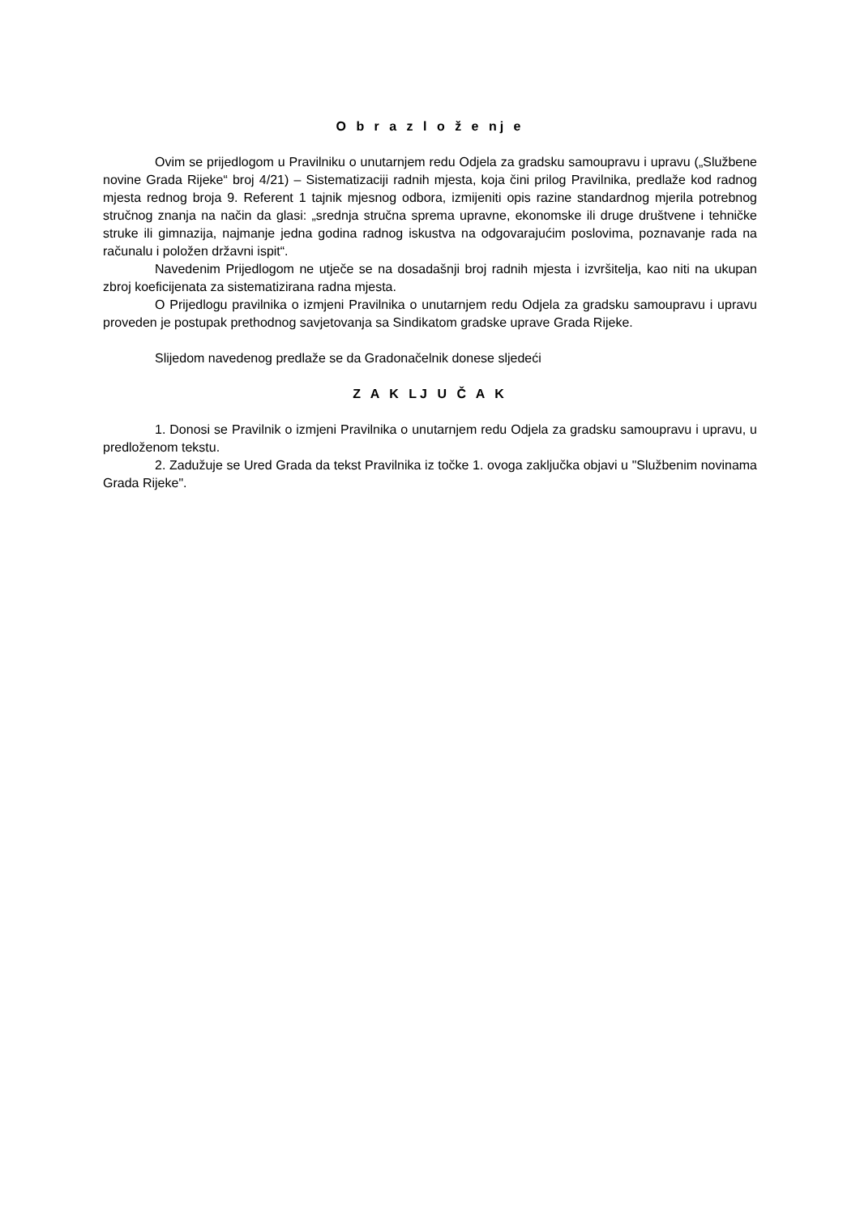O b r a z l o ž e nj e
Ovim se prijedlogom u Pravilniku o unutarnjem redu Odjela za gradsku samoupravu i upravu („Službene novine Grada Rijeke“ broj 4/21) – Sistematizaciji radnih mjesta, koja čini prilog Pravilnika, predlaže kod radnog mjesta rednog broja 9. Referent 1 tajnik mjesnog odbora, izmijeniti opis razine standardnog mjerila potrebnog stručnog znanja na način da glasi: „srednja stručna sprema upravne, ekonomske ili druge društvene i tehničke struke ili gimnazija, najmanje jedna godina radnog iskustva na odgovarajućim poslovima, poznavanje rada na računalu i položen državni ispit“.
Navedenim Prijedlogom ne utječe se na dosadašnji broj radnih mjesta i izvršitelja, kao niti na ukupan zbroj koeficijenata za sistematizirana radna mjesta.
O Prijedlogu pravilnika o izmjeni Pravilnika o unutarnjem redu Odjela za gradsku samoupravu i upravu proveden je postupak prethodnog savjetovanja sa Sindikatom gradske uprave Grada Rijeke.
Slijedom navedenog predlaže se da Gradonačelnik donese sljedeći
Z A K LJ U Č A K
1. Donosi se Pravilnik o izmjeni Pravilnika o unutarnjem redu Odjela za gradsku samoupravu i upravu, u predloženom tekstu.
2. Zadužuje se Ured Grada da tekst Pravilnika iz točke 1. ovoga zaključka objavi u "Službenim novinama Grada Rijeke".